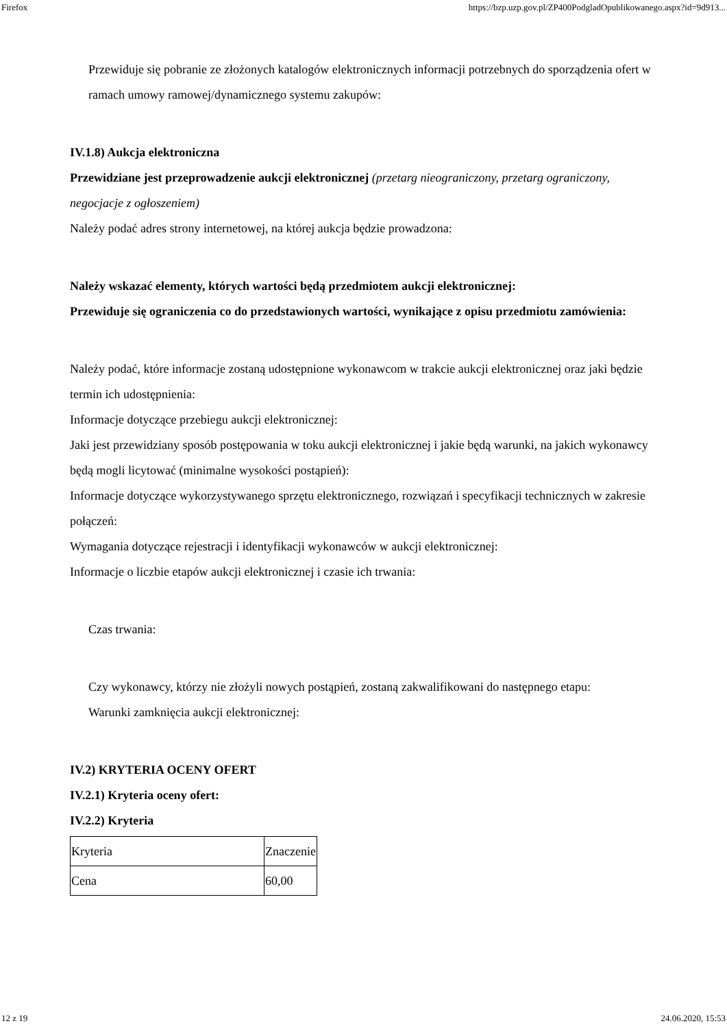Firefox https://bzp.uzp.gov.pl/ZP400PodgladOpublikowanego.aspx?id=9d913...
Przewiduje się pobranie ze złożonych katalogów elektronicznych informacji potrzebnych do sporządzenia ofert w ramach umowy ramowej/dynamicznego systemu zakupów:
IV.1.8) Aukcja elektroniczna
Przewidziane jest przeprowadzenie aukcji elektronicznej (przetarg nieograniczony, przetarg ograniczony, negocjacje z ogłoszeniem)
Należy podać adres strony internetowej, na której aukcja będzie prowadzona:
Należy wskazać elementy, których wartości będą przedmiotem aukcji elektronicznej:
Przewiduje się ograniczenia co do przedstawionych wartości, wynikające z opisu przedmiotu zamówienia:
Należy podać, które informacje zostaną udostępnione wykonawcom w trakcie aukcji elektronicznej oraz jaki będzie termin ich udostępnienia:
Informacje dotyczące przebiegu aukcji elektronicznej:
Jaki jest przewidziany sposób postępowania w toku aukcji elektronicznej i jakie będą warunki, na jakich wykonawcy będą mogli licytować (minimalne wysokości postąpień):
Informacje dotyczące wykorzystywanego sprzętu elektronicznego, rozwiązań i specyfikacji technicznych w zakresie połączeń:
Wymagania dotyczące rejestracji i identyfikacji wykonawców w aukcji elektronicznej:
Informacje o liczbie etapów aukcji elektronicznej i czasie ich trwania:
Czas trwania:
Czy wykonawcy, którzy nie złożyli nowych postąpień, zostaną zakwalifikowani do następnego etapu:
Warunki zamknięcia aukcji elektronicznej:
IV.2) KRYTERIA OCENY OFERT
IV.2.1) Kryteria oceny ofert:
IV.2.2) Kryteria
| Kryteria | Znaczenie |
| Cena | 60,00 |
12 z 19 24.06.2020, 15:53